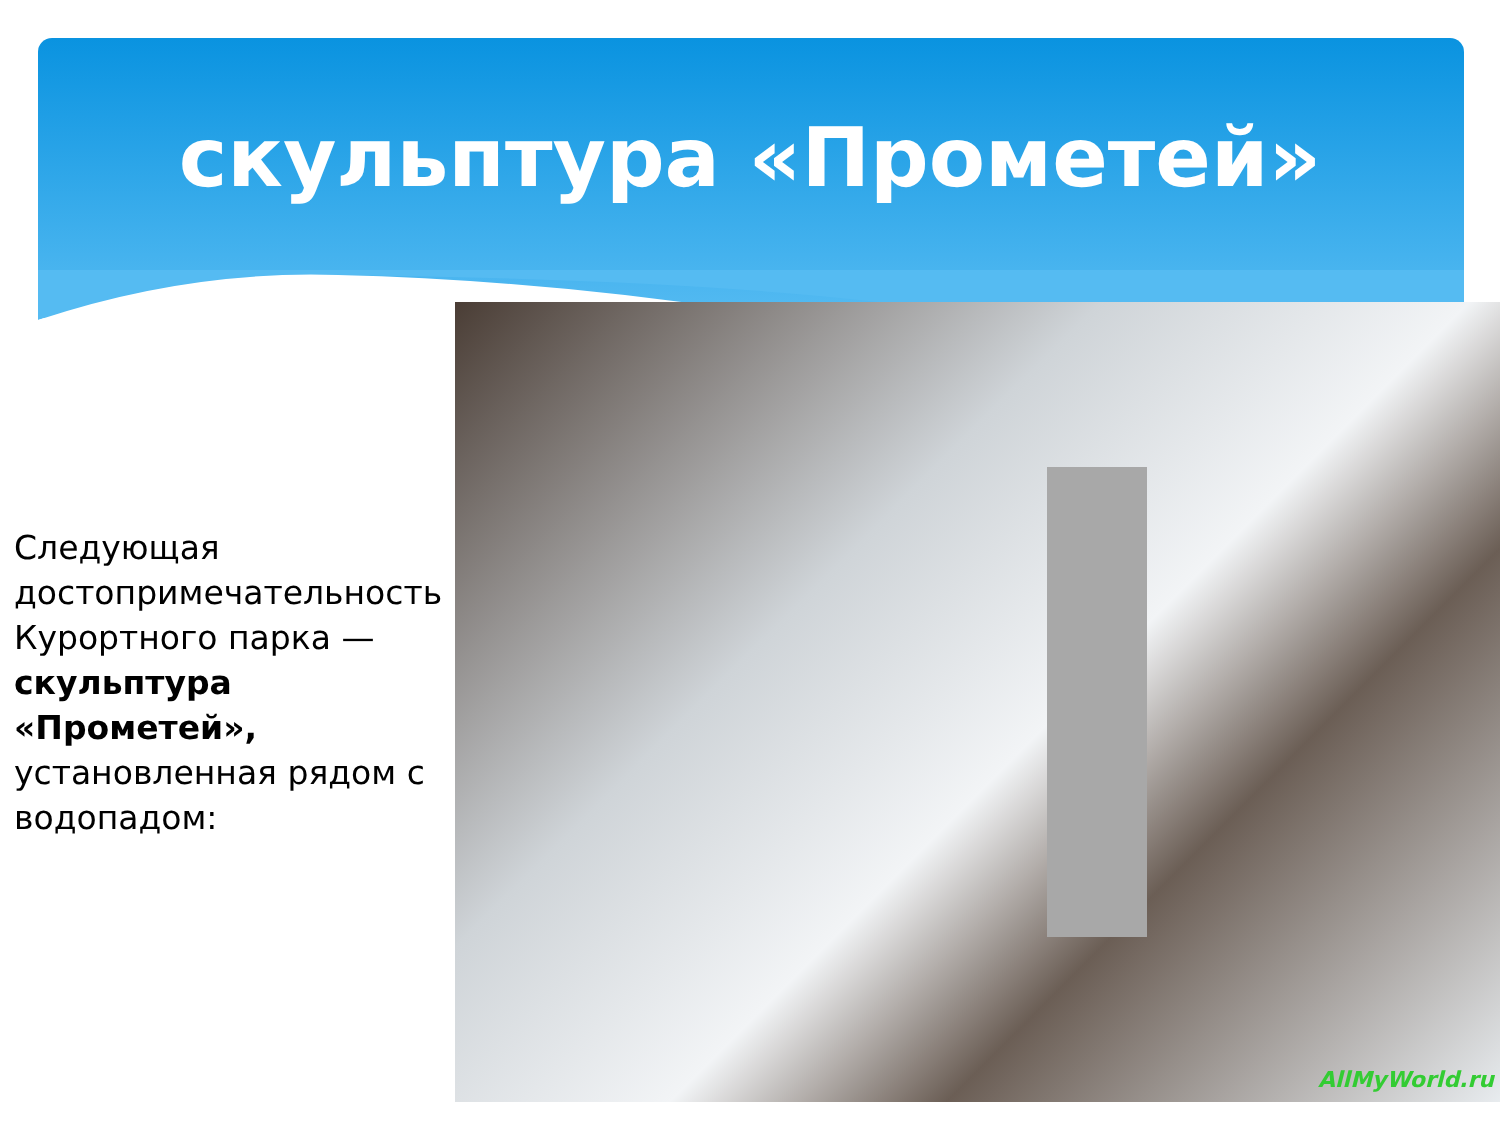скульптура «Прометей»
Следующая достопримечательность Курортного парка — скульптура «Прометей», установленная рядом с водопадом:
AllMyWorld.ru